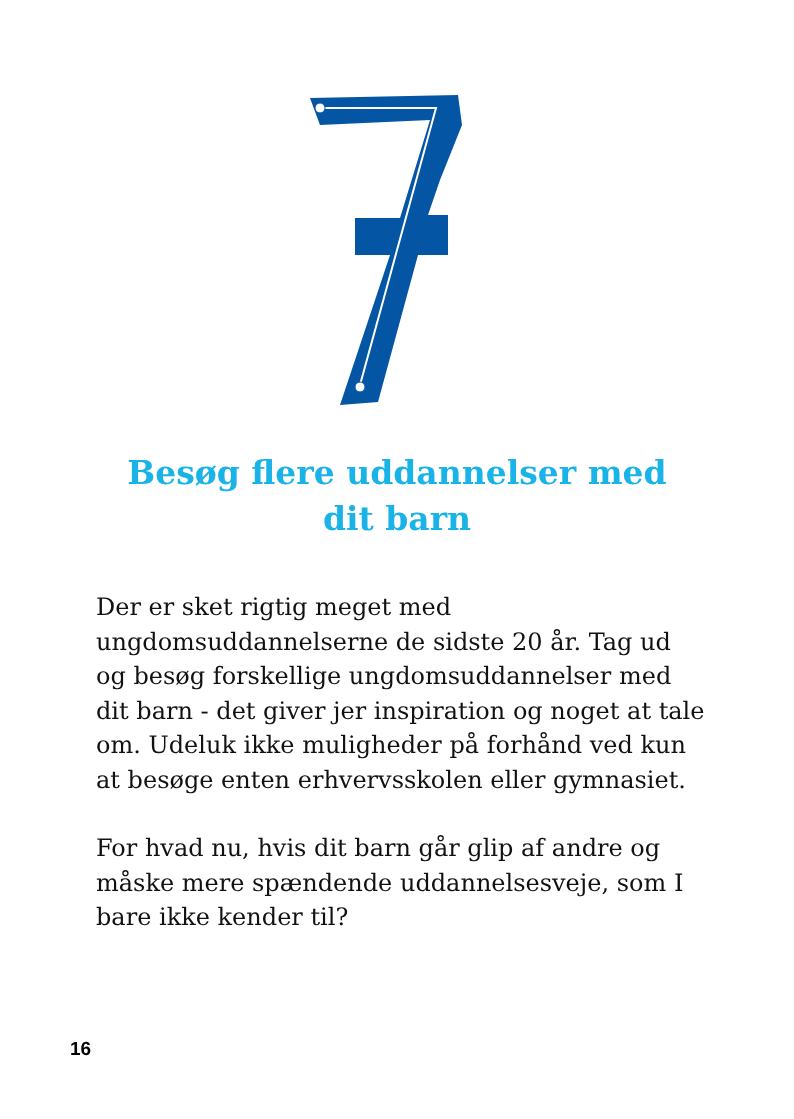Besøg flere uddannelser med
dit barn
Der er sket rigtig meget med ungdomsuddannelserne de sidste 20 år. Tag ud og besøg forskellige ungdomsuddannelser med dit barn - det giver jer inspiration og noget at tale om. Udeluk ikke muligheder på forhånd ved kun at besøge enten erhvervsskolen eller gymnasiet.
For hvad nu, hvis dit barn går glip af andre og måske mere spændende uddannelsesveje, som I bare ikke kender til?
16